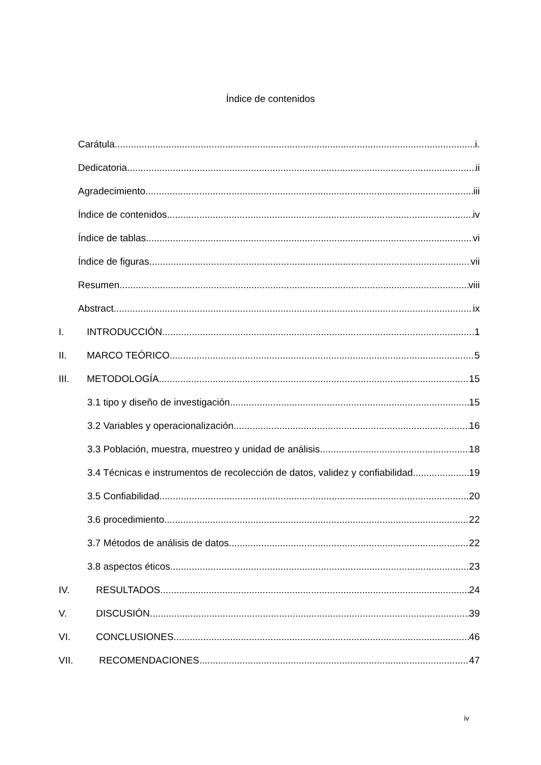Índice de contenidos
Carátula i.
Dedicatoria ii
Agradecimiento iii
Índice de contenidos iv
Índice de tablas vi
Índice de figuras vii
Resumen viii
Abstract ix
I. INTRODUCCIÓN 1
II. MARCO TEÓRICO 5
III. METODOLOGÍA 15
3.1 tipo y diseño de investigación 15
3.2 Variables y operacionalización 16
3.3 Población, muestra, muestreo y unidad de análisis. 18
3.4 Técnicas e instrumentos de recolección de datos, validez y confiabilidad 19
3.5 Confiabilidad 20
3.6 procedimiento 22
3.7 Métodos de análisis de datos 22
3.8 aspectos éticos 23
IV. RESULTADOS 24
V. DISCUSIÓN 39
VI. CONCLUSIONES 46
VII. RECOMENDACIONES 47
iv